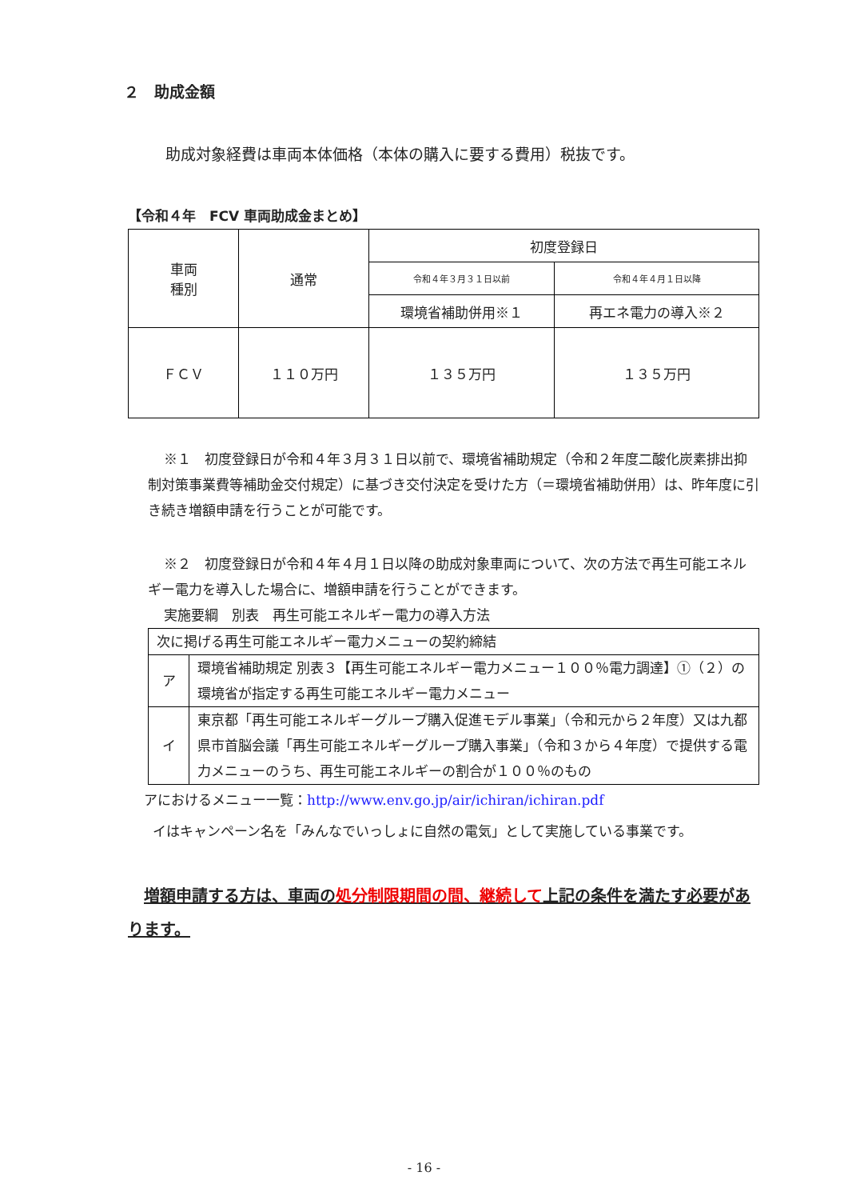２　助成金額
助成対象経費は車両本体価格（本体の購入に要する費用）税抜です。
【令和４年　FCV 車両助成金まとめ】
| 車両 種別 | 通常 | 初度登録日 | |
| --- | --- | --- | --- |
| | | 令和４年３月３１日以前 | 令和４年４月１日以降 |
| | | 環境省補助併用※１ | 再エネ電力の導入※２ |
| ＦＣＶ | １１０万円 | １３５万円 | １３５万円 |
※１　初度登録日が令和４年３月３１日以前で、環境省補助規定（令和２年度二酸化炭素排出抑制対策事業費等補助金交付規定）に基づき交付決定を受けた方（＝環境省補助併用）は、昨年度に引き続き増額申請を行うことが可能です。
※２　初度登録日が令和４年４月１日以降の助成対象車両について、次の方法で再生可能エネルギー電力を導入した場合に、増額申請を行うことができます。
実施要綱　別表　再生可能エネルギー電力の導入方法
| 次に掲げる再生可能エネルギー電力メニューの契約締結 | |
| ア | 環境省補助規定 別表３【再生可能エネルギー電力メニュー１００％電力調達】①（２）の環境省が指定する再生可能エネルギー電力メニュー |
| イ | 東京都「再生可能エネルギーグループ購入促進モデル事業」（令和元から２年度）又は九都県市首脳会議「再生可能エネルギーグループ購入事業」（令和３から４年度）で提供する電力メニューのうち、再生可能エネルギーの割合が１００％のもの |
アにおけるメニュー一覧：http://www.env.go.jp/air/ichiran/ichiran.pdf
イはキャンペーン名を「みんなでいっしょに自然の電気」として実施している事業です。
増額申請する方は、車両の処分制限期間の間、継続して上記の条件を満たす必要があります。
- 16 -